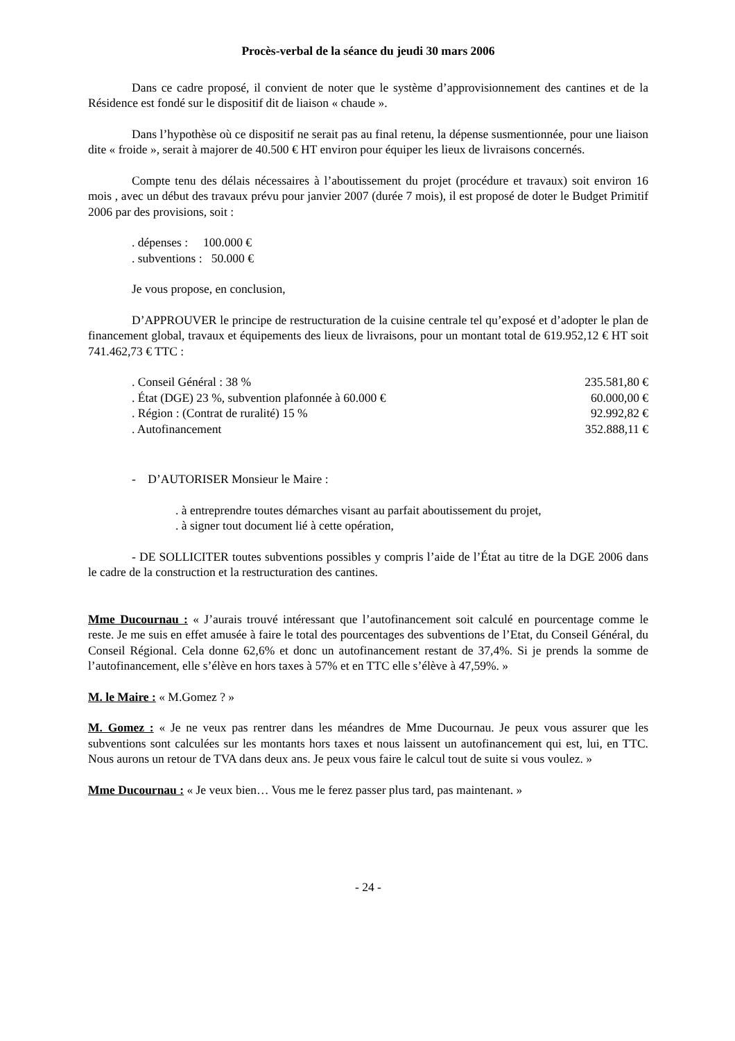Procès-verbal de la séance du jeudi 30 mars 2006
Dans ce cadre proposé, il convient de noter que le système d’approvisionnement des cantines et de la Résidence est fondé sur le dispositif dit de liaison « chaude ».
Dans l’hypothèse où ce dispositif ne serait pas au final retenu, la dépense susmentionnée, pour une liaison dite « froide », serait à majorer de 40.500 € HT environ pour équiper les lieux de livraisons concernés.
Compte tenu des délais nécessaires à l’aboutissement du projet (procédure et travaux) soit environ 16 mois , avec un début des travaux prévu pour janvier 2007 (durée 7 mois), il est proposé de doter le Budget Primitif 2006 par des provisions, soit :
. dépenses : 100.000 €
. subventions : 50.000 €
Je vous propose, en conclusion,
D’APPROUVER le principe de restructuration de la cuisine centrale tel qu’exposé et d’adopter le plan de financement global, travaux et équipements des lieux de livraisons, pour un montant total de 619.952,12 € HT soit 741.462,73 € TTC :
| . Conseil Général : 38 % | 235.581,80 € |
| . État (DGE) 23 %, subvention plafonnée à 60.000 € | 60.000,00 € |
| . Région : (Contrat de ruralité) 15 % | 92.992,82 € |
| . Autofinancement | 352.888,11 € |
- D’AUTORISER Monsieur le Maire :
. à entreprendre toutes démarches visant au parfait aboutissement du projet,
. à signer tout document lié à cette opération,
- DE SOLLICITER toutes subventions possibles y compris l’aide de l’État au titre de la DGE 2006 dans le cadre de la construction et la restructuration des cantines.
Mme Ducournau : « J’aurais trouvé intéressant que l’autofinancement soit calculé en pourcentage comme le reste. Je me suis en effet amusée à faire le total des pourcentages des subventions de l’Etat, du Conseil Général, du Conseil Régional. Cela donne 62,6% et donc un autofinancement restant de 37,4%. Si je prends la somme de l’autofinancement, elle s’élève en hors taxes à 57% et en TTC elle s’élève à 47,59%. »
M. le Maire : « M.Gomez ? »
M. Gomez : « Je ne veux pas rentrer dans les méandres de Mme Ducournau. Je peux vous assurer que les subventions sont calculées sur les montants hors taxes et nous laissent un autofinancement qui est, lui, en TTC. Nous aurons un retour de TVA dans deux ans. Je peux vous faire le calcul tout de suite si vous voulez. »
Mme Ducournau : « Je veux bien… Vous me le ferez passer plus tard, pas maintenant. »
- 24 -